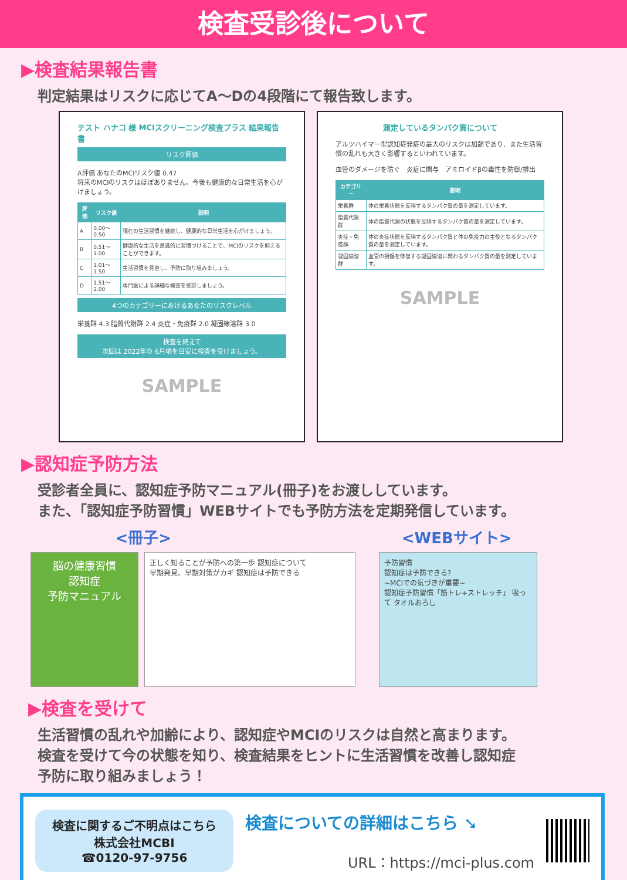検査受診後について
▶検査結果報告書
判定結果はリスクに応じてA～Dの4段階にて報告致します。
テスト ハナコ 様 MCIスクリーニング検査プラス 結果報告書
リスク評価
A評価 あなたのMCIリスク値 0.47
将来のMCIのリスクはほぼありません。今後も健康的な日常生活を心がけましょう。
| 評価 | リスク値 | 説明 |
| --- | --- | --- |
| A | 0.00～0.50 | 現在の生活習慣を継続し、健康的な日常生活を心がけましょう。 |
| B | 0.51～1.00 | 健康的な生活を意識的に習慣づけることで、MCIのリスクを抑えることができます。 |
| C | 1.01～1.50 | 生活習慣を見直し、予防に取り組みましょう。 |
| D | 1.51～2.00 | 専門医による詳細な検査を受診しましょう。 |
4つのカテゴリーにおけるあなたのリスクレベル
栄養群 4.3 脂質代謝群 2.4 炎症・免疫群 2.0 凝固線溶群 3.0
検査を終えて
次回は 2022年の 6月頃を目安に検査を受けましょう。
SAMPLE
測定しているタンパク質について
アルツハイマー型認知症発症の最大のリスクは加齢であり、また生活習慣の乱れも大きく影響するといわれています。
血管のダメージを防ぐ　炎症に関与　アミロイドβの毒性を防御/排出
| カテゴリー | 説明 |
| --- | --- |
| 栄養群 | 体の栄養状態を反映するタンパク質の量を測定しています。 |
| 脂質代謝群 | 体の脂質代謝の状態を反映するタンパク質の量を測定しています。 |
| 炎症・免疫群 | 体の炎症状態を反映するタンパク質と体の免疫力の主役となるタンパク質の量を測定しています。 |
| 凝固線溶群 | 血管の損傷を修復する凝固線溶に関わるタンパク質の量を測定しています。 |
SAMPLE
▶認知症予防方法
受診者全員に、認知症予防マニュアル(冊子)をお渡ししています。
また、「認知症予防習慣」WEBサイトでも予防方法を定期発信しています。
<冊子> <WEBサイト>
脳の健康習慣
認知症
予防マニュアル
正しく知ることが予防への第一歩 認知症について
早期発見、早期対策がカギ 認知症は予防できる
予防習慣
認知症は予防できる?
~MCIでの気づきが重要~
認知症予防習慣「筋トレ+ストレッチ」 吸って タオルおろし
▶検査を受けて
生活習慣の乱れや加齢により、認知症やMCIのリスクは自然と高まります。
検査を受けて今の状態を知り、検査結果をヒントに生活習慣を改善し認知症
予防に取り組みましょう！
検査に関するご不明点はこちら
株式会社MCBI
☎0120-97-9756
検査についての詳細はこちら ➘
URL：https://mci-plus.com